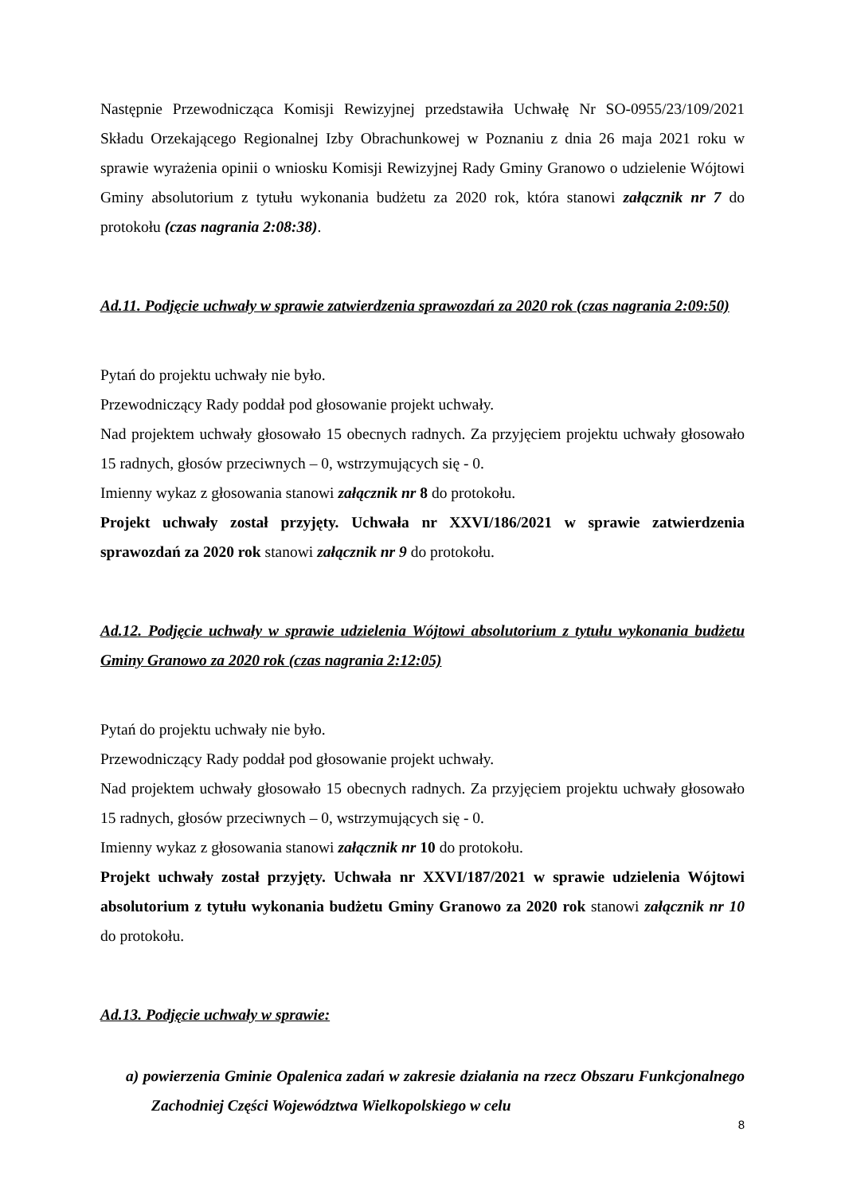Następnie Przewodnicząca Komisji Rewizyjnej przedstawiła Uchwałę Nr SO-0955/23/109/2021 Składu Orzekającego Regionalnej Izby Obrachunkowej w Poznaniu z dnia 26 maja 2021 roku w sprawie wyrażenia opinii o wniosku Komisji Rewizyjnej Rady Gminy Granowo o udzielenie Wójtowi Gminy absolutorium z tytułu wykonania budżetu za 2020 rok, która stanowi załącznik nr 7 do protokołu (czas nagrania 2:08:38).
Ad.11. Podjęcie uchwały w sprawie zatwierdzenia sprawozdań za 2020 rok (czas nagrania 2:09:50)
Pytań do projektu uchwały nie było.
Przewodniczący Rady poddał pod głosowanie projekt uchwały.
Nad projektem uchwały głosowało 15 obecnych radnych. Za przyjęciem projektu uchwały głosowało 15 radnych, głosów przeciwnych – 0, wstrzymujących się - 0.
Imienny wykaz z głosowania stanowi załącznik nr 8 do protokołu.
Projekt uchwały został przyjęty. Uchwała nr XXVI/186/2021 w sprawie zatwierdzenia sprawozdań za 2020 rok stanowi załącznik nr 9 do protokołu.
Ad.12. Podjęcie uchwały w sprawie udzielenia Wójtowi absolutorium z tytułu wykonania budżetu Gminy Granowo za 2020 rok (czas nagrania 2:12:05)
Pytań do projektu uchwały nie było.
Przewodniczący Rady poddał pod głosowanie projekt uchwały.
Nad projektem uchwały głosowało 15 obecnych radnych. Za przyjęciem projektu uchwały głosowało 15 radnych, głosów przeciwnych – 0, wstrzymujących się - 0.
Imienny wykaz z głosowania stanowi załącznik nr 10 do protokołu.
Projekt uchwały został przyjęty. Uchwała nr XXVI/187/2021 w sprawie udzielenia Wójtowi absolutorium z tytułu wykonania budżetu Gminy Granowo za 2020 rok stanowi załącznik nr 10 do protokołu.
Ad.13. Podjęcie uchwały w sprawie:
a) powierzenia Gminie Opalenica zadań w zakresie działania na rzecz Obszaru Funkcjonalnego Zachodniej Części Województwa Wielkopolskiego w celu
8